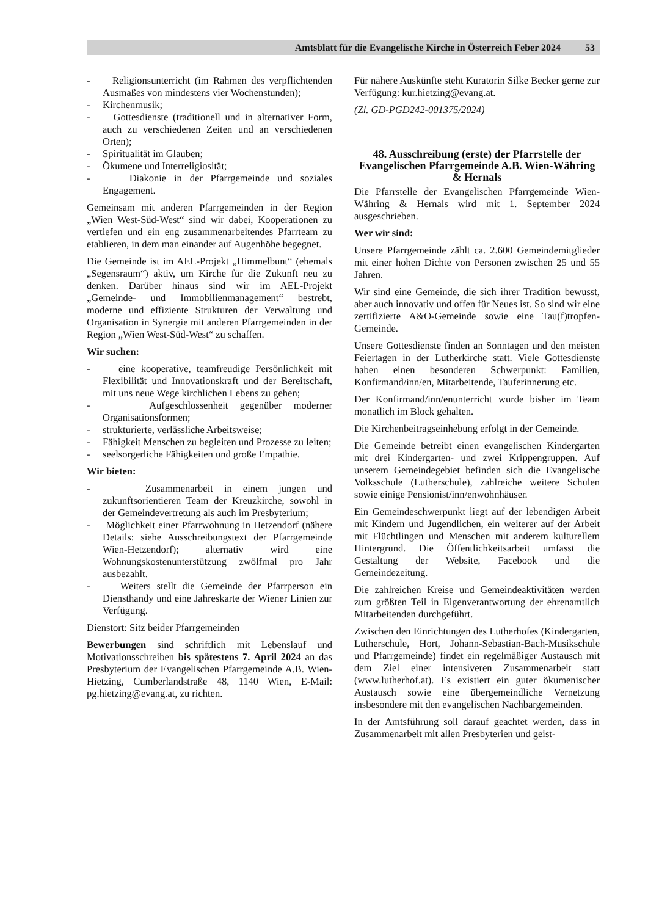Amtsblatt für die Evangelische Kirche in Österreich Feber 2024 53
- Religionsunterricht (im Rahmen des verpflichtenden Ausmaßes von mindestens vier Wochenstunden);
- Kirchenmusik;
- Gottesdienste (traditionell und in alternativer Form, auch zu verschiedenen Zeiten und an verschiedenen Orten);
- Spiritualität im Glauben;
- Ökumene und Interreligiosität;
- Diakonie in der Pfarrgemeinde und soziales Engagement.
Gemeinsam mit anderen Pfarrgemeinden in der Region „Wien West-Süd-West“ sind wir dabei, Kooperationen zu vertiefen und ein eng zusammenarbeitendes Pfarrteam zu etablieren, in dem man einander auf Augenhöhe begegnet.
Die Gemeinde ist im AEL-Projekt „Himmelbunt“ (ehemals „Segensraum“) aktiv, um Kirche für die Zukunft neu zu denken. Darüber hinaus sind wir im AEL-Projekt „Gemeinde- und Immobilienmanagement“ bestrebt, moderne und effiziente Strukturen der Verwaltung und Organisation in Synergie mit anderen Pfarrgemeinden in der Region „Wien West-Süd-West“ zu schaffen.
Wir suchen:
- eine kooperative, teamfreudige Persönlichkeit mit Flexibilität und Innovationskraft und der Bereitschaft, mit uns neue Wege kirchlichen Lebens zu gehen;
- Aufgeschlossenheit gegenüber moderner Organisationsformen;
- strukturierte, verlässliche Arbeitsweise;
- Fähigkeit Menschen zu begleiten und Prozesse zu leiten;
- seelsorgerliche Fähigkeiten und große Empathie.
Wir bieten:
- Zusammenarbeit in einem jungen und zukunftsorientieren Team der Kreuzkirche, sowohl in der Gemeindevertretung als auch im Presbyterium;
- Möglichkeit einer Pfarrwohnung in Hetzendorf (nähere Details: siehe Ausschreibungstext der Pfarrgemeinde Wien-Hetzendorf); alternativ wird eine Wohnungskostenunterstützung zwölfmal pro Jahr ausbezahlt.
- Weiters stellt die Gemeinde der Pfarrperson ein Diensthandy und eine Jahreskarte der Wiener Linien zur Verfügung.
Dienstort: Sitz beider Pfarrgemeinden
Bewerbungen sind schriftlich mit Lebenslauf und Motivationsschreiben bis spätestens 7. April 2024 an das Presbyterium der Evangelischen Pfarrgemeinde A.B. Wien-Hietzing, Cumberlandstraße 48, 1140 Wien, E-Mail: pg.hietzing@evang.at, zu richten.
Für nähere Auskünfte steht Kuratorin Silke Becker gerne zur Verfügung: kur.hietzing@evang.at.
(Zl. GD-PGD242-001375/2024)
48. Ausschreibung (erste) der Pfarrstelle der Evangelischen Pfarrgemeinde A.B. Wien-Währing & Hernals
Die Pfarrstelle der Evangelischen Pfarrgemeinde Wien-Währing & Hernals wird mit 1. September 2024 ausgeschrieben.
Wer wir sind:
Unsere Pfarrgemeinde zählt ca. 2.600 Gemeindemitglieder mit einer hohen Dichte von Personen zwischen 25 und 55 Jahren.
Wir sind eine Gemeinde, die sich ihrer Tradition bewusst, aber auch innovativ und offen für Neues ist. So sind wir eine zertifizierte A&O-Gemeinde sowie eine Tau(f)tropfen-Gemeinde.
Unsere Gottesdienste finden an Sonntagen und den meisten Feiertagen in der Lutherkirche statt. Viele Gottesdienste haben einen besonderen Schwerpunkt: Familien, Konfirmand/inn/en, Mitarbeitende, Tauferinnerung etc.
Der Konfirmand/inn/enunterricht wurde bisher im Team monatlich im Block gehalten.
Die Kirchenbeitragseinhebung erfolgt in der Gemeinde.
Die Gemeinde betreibt einen evangelischen Kindergarten mit drei Kindergarten- und zwei Krippengruppen. Auf unserem Gemeindegebiet befinden sich die Evangelische Volksschule (Lutherschule), zahlreiche weitere Schulen sowie einige Pensionist/inn/enwohnhäuser.
Ein Gemeindeschwerpunkt liegt auf der lebendigen Arbeit mit Kindern und Jugendlichen, ein weiterer auf der Arbeit mit Flüchtlingen und Menschen mit anderem kulturellem Hintergrund. Die Öffentlichkeitsarbeit umfasst die Gestaltung der Website, Facebook und die Gemeindezeitung.
Die zahlreichen Kreise und Gemeindeaktivitäten werden zum größten Teil in Eigenverantwortung der ehrenamtlich Mitarbeitenden durchgeführt.
Zwischen den Einrichtungen des Lutherhofes (Kindergarten, Lutherschule, Hort, Johann-Sebastian-Bach-Musikschule und Pfarrgemeinde) findet ein regelmäßiger Austausch mit dem Ziel einer intensiveren Zusammenarbeit statt (www.lutherhof.at). Es existiert ein guter ökumenischer Austausch sowie eine übergemeindliche Vernetzung insbesondere mit den evangelischen Nachbargemeinden.
In der Amtsführung soll darauf geachtet werden, dass in Zusammenarbeit mit allen Presbyterien und geist-